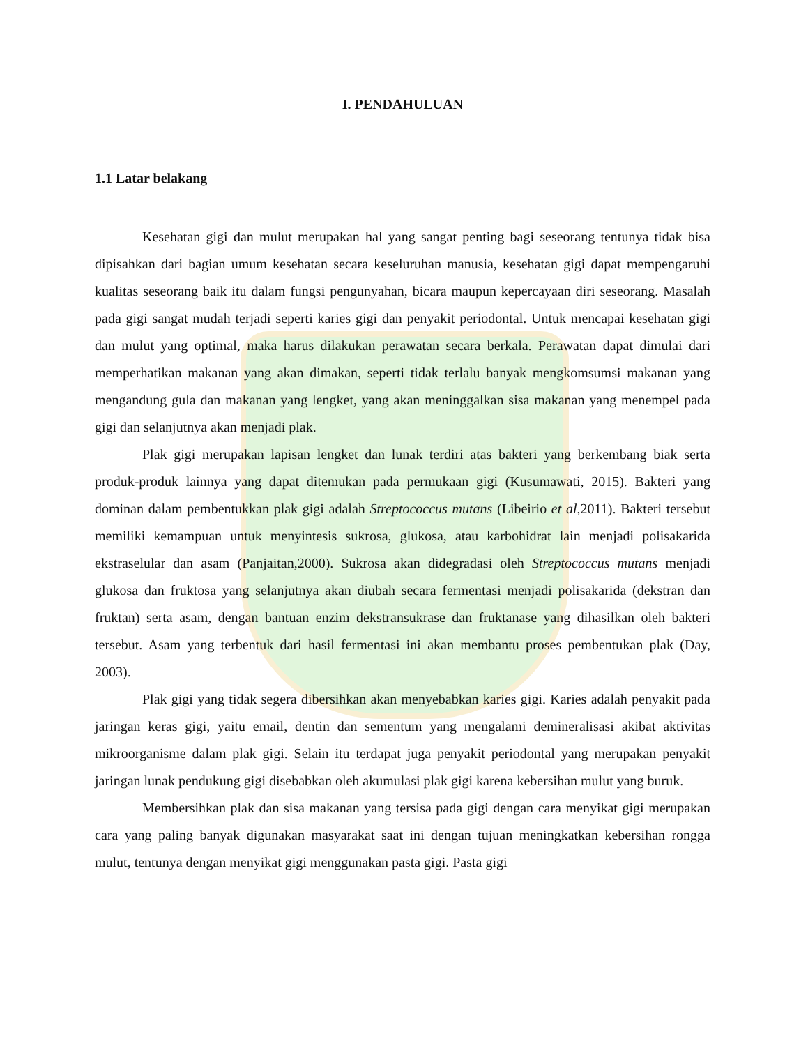I. PENDAHULUAN
1.1 Latar belakang
Kesehatan gigi dan mulut merupakan hal yang sangat penting bagi seseorang tentunya tidak bisa dipisahkan dari bagian umum kesehatan secara keseluruhan manusia, kesehatan gigi dapat mempengaruhi kualitas seseorang baik itu dalam fungsi pengunyahan, bicara maupun kepercayaan diri seseorang. Masalah pada gigi sangat mudah terjadi seperti karies gigi dan penyakit periodontal. Untuk mencapai kesehatan gigi dan mulut yang optimal, maka harus dilakukan perawatan secara berkala. Perawatan dapat dimulai dari memperhatikan makanan yang akan dimakan, seperti tidak terlalu banyak mengkomsumsi makanan yang mengandung gula dan makanan yang lengket, yang akan meninggalkan sisa makanan yang menempel pada gigi dan selanjutnya akan menjadi plak.
Plak gigi merupakan lapisan lengket dan lunak terdiri atas bakteri yang berkembang biak serta produk-produk lainnya yang dapat ditemukan pada permukaan gigi (Kusumawati, 2015). Bakteri yang dominan dalam pembentukkan plak gigi adalah Streptococcus mutans (Libeirio et al, 2011). Bakteri tersebut memiliki kemampuan untuk menyintesis sukrosa, glukosa, atau karbohidrat lain menjadi polisakarida ekstraselular dan asam (Panjaitan,2000). Sukrosa akan didegradasi oleh Streptococcus mutans menjadi glukosa dan fruktosa yang selanjutnya akan diubah secara fermentasi menjadi polisakarida (dekstran dan fruktan) serta asam, dengan bantuan enzim dekstransukrase dan fruktanase yang dihasilkan oleh bakteri tersebut. Asam yang terbentuk dari hasil fermentasi ini akan membantu proses pembentukan plak (Day, 2003).
Plak gigi yang tidak segera dibersihkan akan menyebabkan karies gigi. Karies adalah penyakit pada jaringan keras gigi, yaitu email, dentin dan sementum yang mengalami demineralisasi akibat aktivitas mikroorganisme dalam plak gigi. Selain itu terdapat juga penyakit periodontal yang merupakan penyakit jaringan lunak pendukung gigi disebabkan oleh akumulasi plak gigi karena kebersihan mulut yang buruk.
Membersihkan plak dan sisa makanan yang tersisa pada gigi dengan cara menyikat gigi merupakan cara yang paling banyak digunakan masyarakat saat ini dengan tujuan meningkatkan kebersihan rongga mulut, tentunya dengan menyikat gigi menggunakan pasta gigi. Pasta gigi